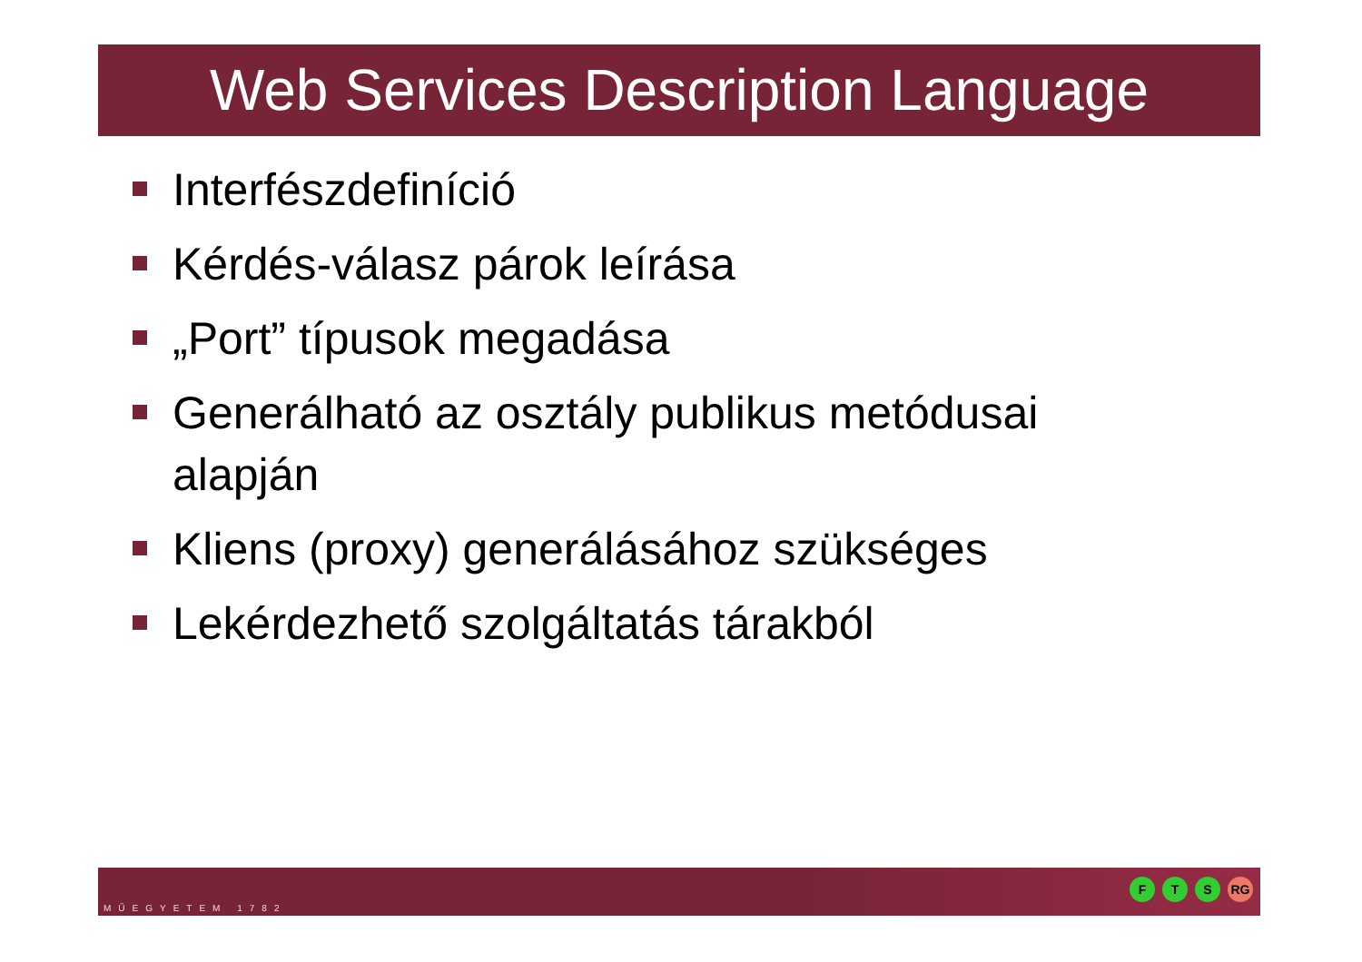Web Services Description Language
Interfészdefiníció
Kérdés-válasz párok leírása
„Port” típusok megadása
Generálható az osztály publikus metódusai alapján
Kliens (proxy) generálásához szükséges
Lekérdezhető szolgáltatás tárakból
MŰEGYETEM 1782
F T S RG